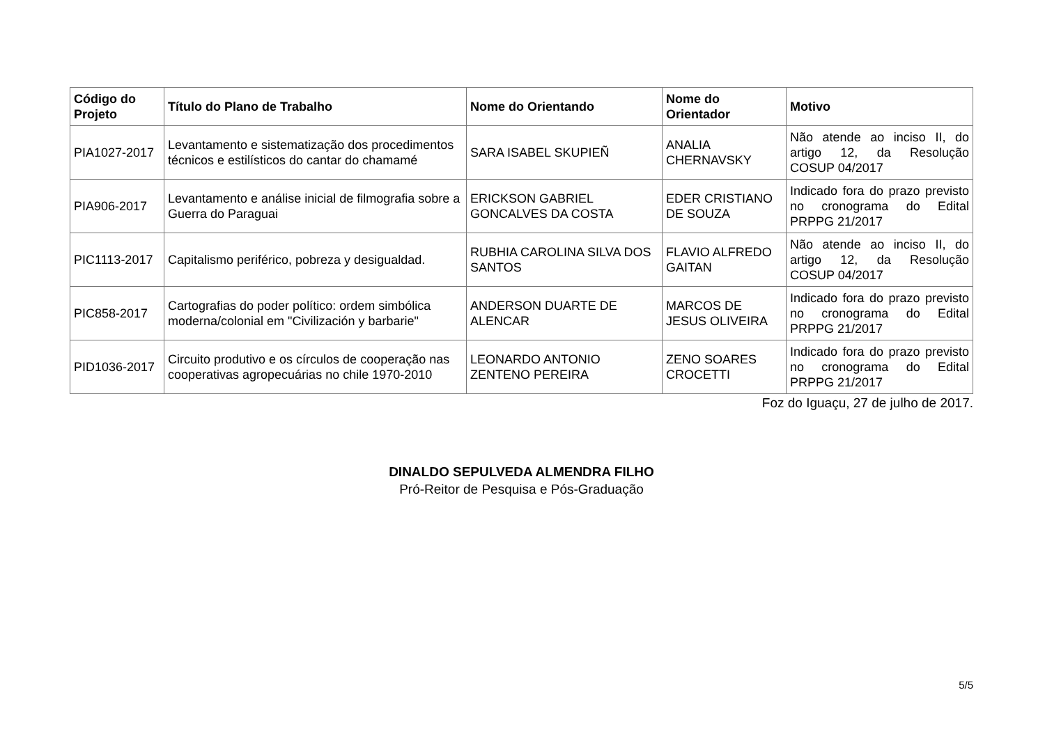| Código do Projeto | Título do Plano de Trabalho | Nome do Orientando | Nome do Orientador | Motivo |
| --- | --- | --- | --- | --- |
| PIA1027-2017 | Levantamento e sistematização dos procedimentos técnicos e estilísticos do cantar do chamamé | SARA ISABEL SKUPIEÑ | ANALIA CHERNAVSKY | Não atende ao inciso II, do artigo 12, da Resolução COSUP 04/2017 |
| PIA906-2017 | Levantamento e análise inicial de filmografia sobre a Guerra do Paraguai | ERICKSON GABRIEL GONCALVES DA COSTA | EDER CRISTIANO DE SOUZA | Indicado fora do prazo previsto no cronograma do Edital PRPPG 21/2017 |
| PIC1113-2017 | Capitalismo periférico, pobreza y desigualdad. | RUBHIA CAROLINA SILVA DOS SANTOS | FLAVIO ALFREDO GAITAN | Não atende ao inciso II, do artigo 12, da Resolução COSUP 04/2017 |
| PIC858-2017 | Cartografias do poder político: ordem simbólica moderna/colonial em "Civilización y barbarie" | ANDERSON DUARTE DE ALENCAR | MARCOS DE JESUS OLIVEIRA | Indicado fora do prazo previsto no cronograma do Edital PRPPG 21/2017 |
| PID1036-2017 | Circuito produtivo e os círculos de cooperação nas cooperativas agropecuárias no chile 1970-2010 | LEONARDO ANTONIO ZENTENO PEREIRA | ZENO SOARES CROCETTI | Indicado fora do prazo previsto no cronograma do Edital PRPPG 21/2017 |
Foz do Iguaçu, 27 de julho de 2017.
DINALDO SEPULVEDA ALMENDRA FILHO
Pró-Reitor de Pesquisa e Pós-Graduação
5/5